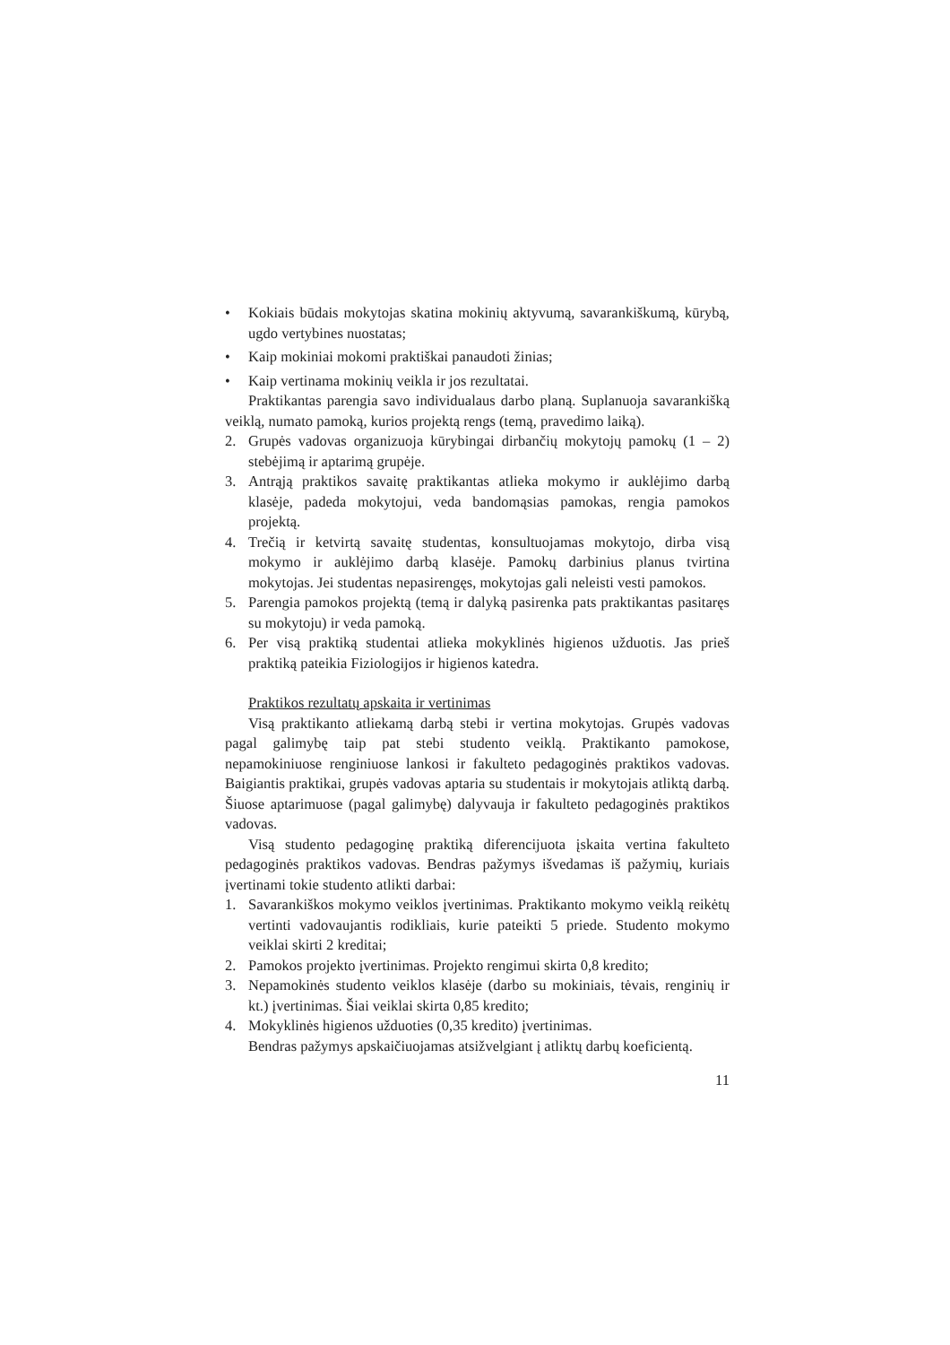• Kokiais būdais mokytojas skatina mokinių aktyvumą, savarankiškumą, kūrybą, ugdo vertybines nuostatas;
• Kaip mokiniai mokomi praktiškai panaudoti žinias;
• Kaip vertinama mokinių veikla ir jos rezultatai.
Praktikantas parengia savo individualaus darbo planą. Suplanuoja savarankišką veiklą, numato pamoką, kurios projektą rengs (temą, pravedimo laiką).
2. Grupės vadovas organizuoja kūrybingai dirbančių mokytojų pamokų (1 – 2) stebėjimą ir aptarimą grupėje.
3. Antrąją praktikos savaitę praktikantas atlieka mokymo ir auklėjimo darbą klasėje, padeda mokytojui, veda bandomąsias pamokas, rengia pamokos projektą.
4. Trečią ir ketvirtą savaitę studentas, konsultuojamas mokytojo, dirba visą mokymo ir auklėjimo darbą klasėje. Pamokų darbinius planus tvirtina mokytojas. Jei studentas nepasirengęs, mokytojas gali neleisti vesti pamokos.
5. Parengia pamokos projektą (temą ir dalyką pasirenka pats praktikantas pasitaręs su mokytoju) ir veda pamoką.
6. Per visą praktiką studentai atlieka mokyklinės higienos užduotis. Jas prieš praktiką pateikia Fiziologijos ir higienos katedra.
Praktikos rezultatų apskaita ir vertinimas
Visą praktikanto atliekamą darbą stebi ir vertina mokytojas. Grupės vadovas pagal galimybę taip pat stebi studento veiklą. Praktikanto pamokose, nepamokiniuose renginiuose lankosi ir fakulteto pedagoginės praktikos vadovas. Baigiantis praktikai, grupės vadovas aptaria su studentais ir mokytojais atliktą darbą. Šiuose aptarimuose (pagal galimybę) dalyvauja ir fakulteto pedagoginės praktikos vadovas.
Visą studento pedagoginę praktiką diferencijuota įskaita vertina fakulteto pedagoginės praktikos vadovas. Bendras pažymys išvedamas iš pažymių, kuriais įvertinami tokie studento atlikti darbai:
1. Savarankiškos mokymo veiklos įvertinimas. Praktikanto mokymo veiklą reikėtų vertinti vadovaujantis rodikliais, kurie pateikti 5 priede. Studento mokymo veiklai skirti 2 kreditai;
2. Pamokos projekto įvertinimas. Projekto rengimui skirta 0,8 kredito;
3. Nepamokinės studento veiklos klasėje (darbo su mokiniais, tėvais, renginių ir kt.) įvertinimas. Šiai veiklai skirta 0,85 kredito;
4. Mokyklinės higienos užduoties (0,35 kredito) įvertinimas.
Bendras pažymys apskaičiuojamas atsižvelgiant į atliktų darbų koeficientą.
11